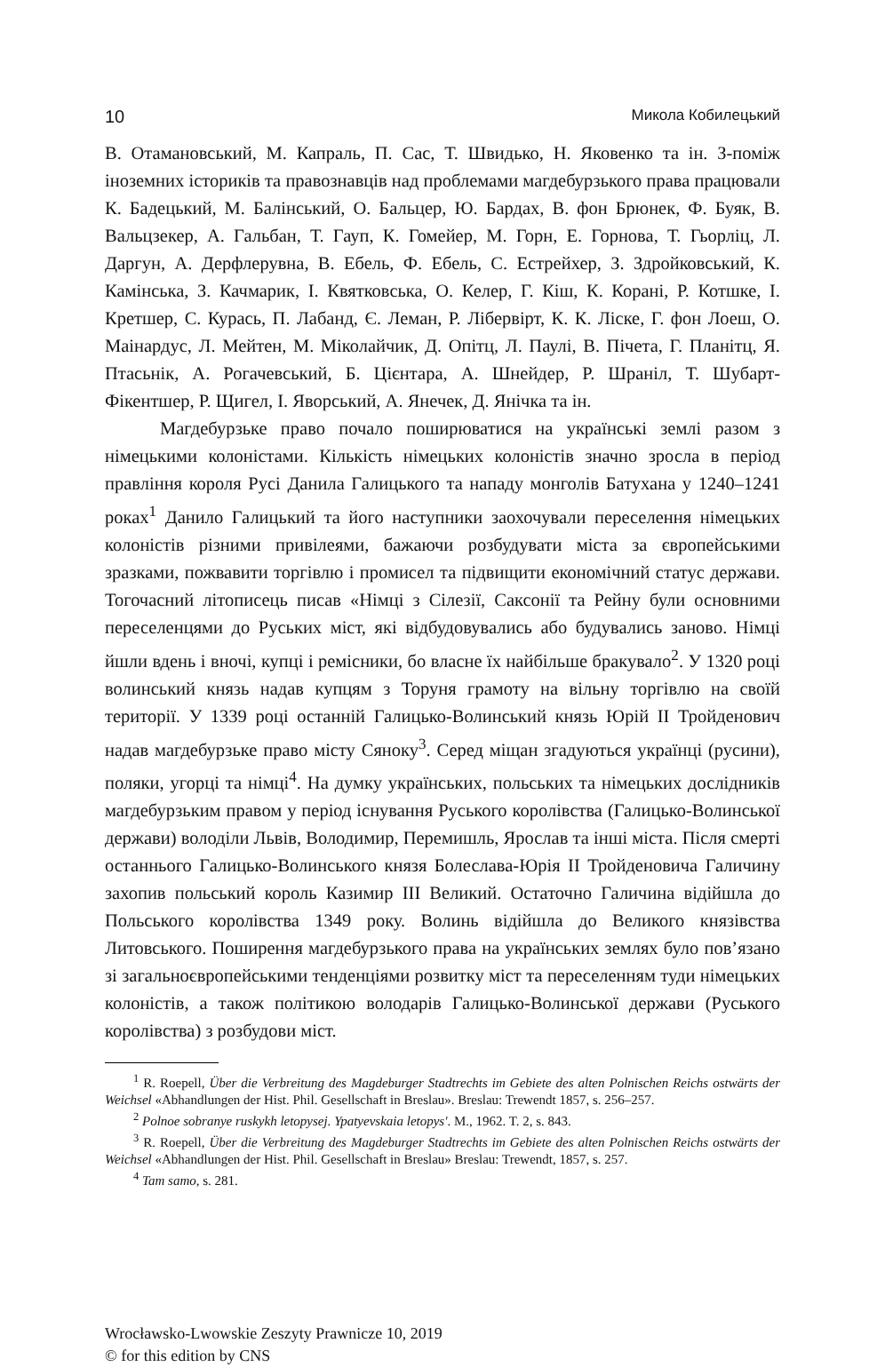10 Микола Кобилецький
В. Отамановський, М. Капраль, П. Сас, Т. Швидько, Н. Яковенко та ін. З-поміж іноземних істориків та правознавців над проблемами магдебурзького права працювали К. Бадецький, М. Балінський, О. Бальцер, Ю. Бардах, В. фон Брюнек, Ф. Буяк, В. Вальцзекер, А. Гальбан, Т. Гауп, К. Гомейер, М. Горн, Е. Горнова, Т. Гьорліц, Л. Даргун, А. Дерфлерувна, В. Ебель, Ф. Ебель, С. Естрейхер, З. Здройковський, К. Камінська, З. Качмарик, І. Квятковська, О. Келер, Г. Кіш, К. Корані, Р. Котшке, І. Кретшер, С. Курась, П. Лабанд, Є. Леман, Р. Лібервірт, К. К. Ліске, Г. фон Лоеш, О. Маінардус, Л. Мейтен, М. Міколайчик, Д. Опітц, Л. Паулі, В. Пічета, Г. Планітц, Я. Птасьнік, А. Рогачевський, Б. Цієнтара, А. Шнейдер, Р. Шраніл, Т. Шубарт-Фікентшер, Р. Щигел, І. Яворський, А. Янечек, Д. Янічка та ін.
Магдебурзьке право почало поширюватися на українські землі разом з німецькими колоністами. Кількість німецьких колоністів значно зросла в період правління короля Русі Данила Галицького та нападу монголів Батухана у 1240–1241 роках<sup>1</sup> Данило Галицький та його наступники заохочували переселення німецьких колоністів різними привілеями, бажаючи розбудувати міста за європейськими зразками, пожвавити торгівлю і промисел та підвищити економічний статус держави. Тогочасний літописець писав «Німці з Сілезії, Саксонії та Рейну були основними переселенцями до Руських міст, які відбудовувались або будувались заново. Німці йшли вдень і вночі, купці і ремісники, бо власне їх найбільше бракувало<sup>2</sup>. У 1320 році волинський князь надав купцям з Торуня грамоту на вільну торгівлю на своїй території. У 1339 році останній Галицько-Волинський князь Юрій ІІ Тройденович надав магдебурзьке право місту Сяноку<sup>3</sup>. Серед міщан згадуються українці (русини), поляки, угорці та німці<sup>4</sup>. На думку українських, польських та німецьких дослідників магдебурзьким правом у період існування Руського королівства (Галицько-Волинської держави) володіли Львів, Володимир, Перемишль, Ярослав та інші міста. Після смерті останнього Галицько-Волинського князя Болеслава-Юрія ІІ Тройденовича Галичину захопив польський король Казимир ІІІ Великий. Остаточно Галичина відійшла до Польського королівства 1349 року. Волинь відійшла до Великого князівства Литовського. Поширення магдебурзького права на українських землях було пов’язано зі загальноєвропейськими тенденціями розвитку міст та переселенням туди німецьких колоністів, а також політикою володарів Галицько-Волинської держави (Руського королівства) з розбудови міст.
<sup>1</sup> R. Roepell, Über die Verbreitung des Magdeburger Stadtrechts im Gebiete des alten Polnischen Reichs ostwärts der Weichsel «Abhandlungen der Hist. Phil. Gesellschaft in Breslau». Breslau: Trewendt 1857, s. 256–257.
<sup>2</sup> Polnoe sobranye ruskykh letopysej. Ypatyevskaia letopys'. M., 1962. T. 2, s. 843.
<sup>3</sup> R. Roepell, Über die Verbreitung des Magdeburger Stadtrechts im Gebiete des alten Polnischen Reichs ostwärts der Weichsel «Abhandlungen der Hist. Phil. Gesellschaft in Breslau» Breslau: Trewendt, 1857, s. 257.
<sup>4</sup> Tam samo, s. 281.
Wrocławsko-Lwowskie Zeszyty Prawnicze 10, 2019
© for this edition by CNS